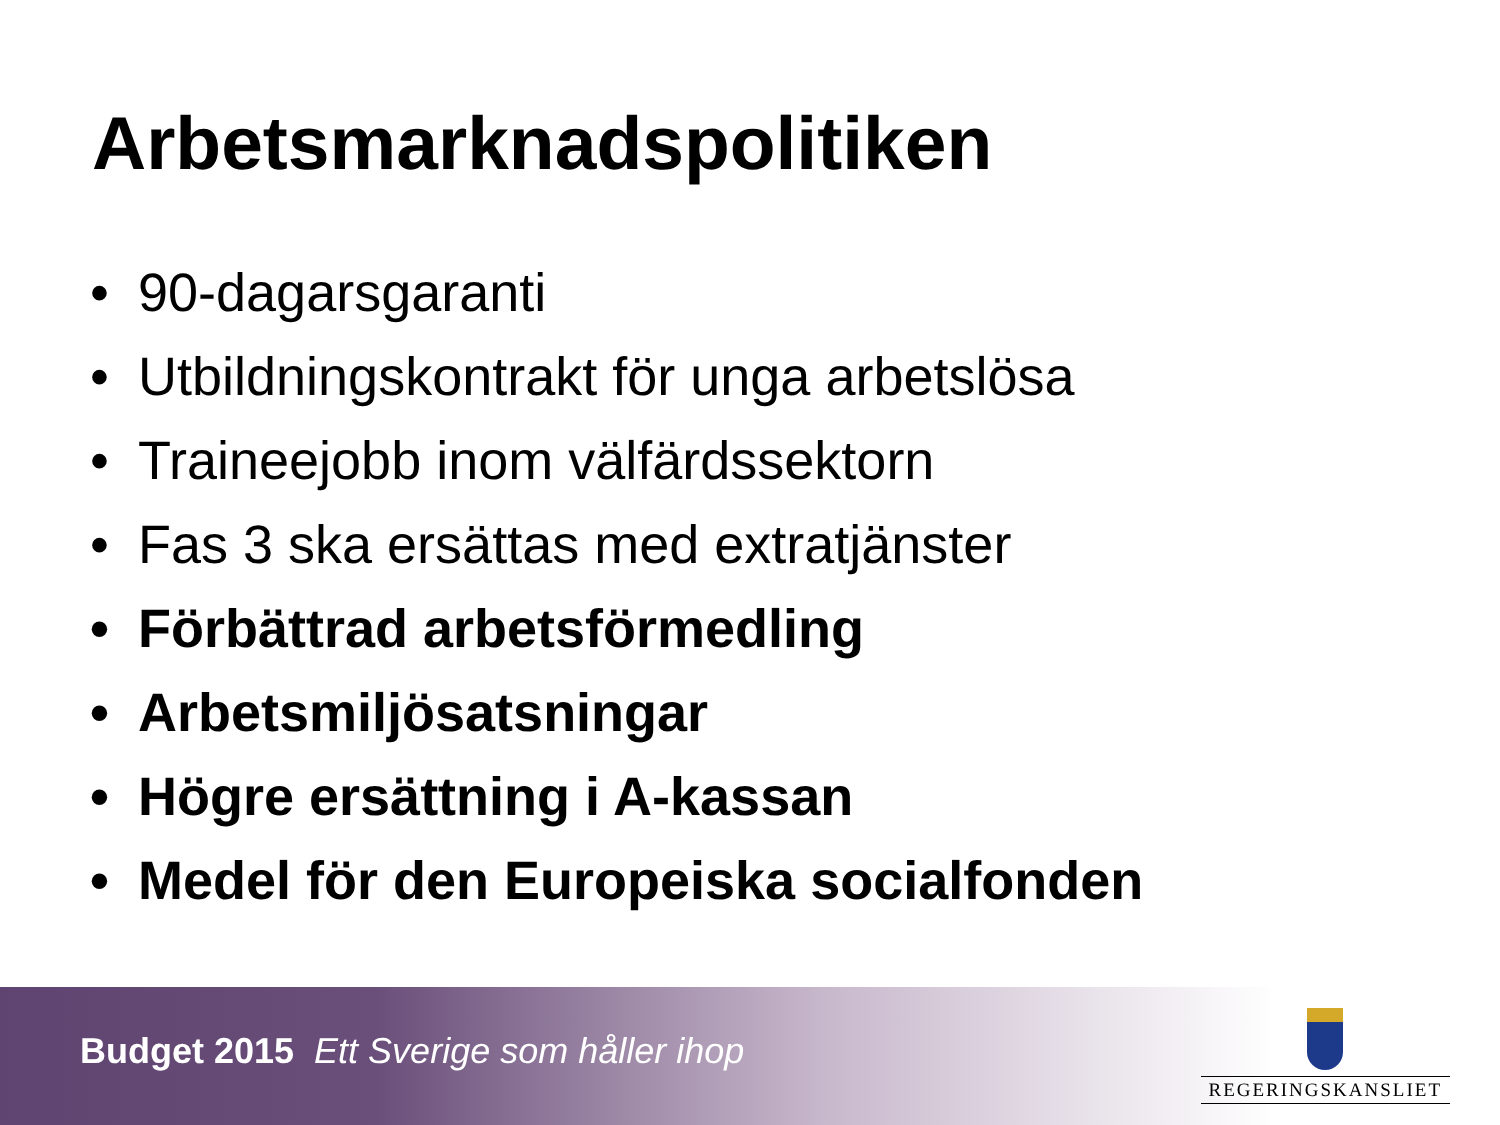Arbetsmarknadspolitiken
• 90-dagarsgaranti
• Utbildningskontrakt för unga arbetslösa
• Traineejobb inom välfärdssektorn
• Fas 3 ska ersättas med extratjänster
• Förbättrad arbetsförmedling
• Arbetsmiljösatsningar
• Högre ersättning i A-kassan
• Medel för den Europeiska socialfonden
Budget 2015 Ett Sverige som håller ihop
REGERINGSKANSLIET